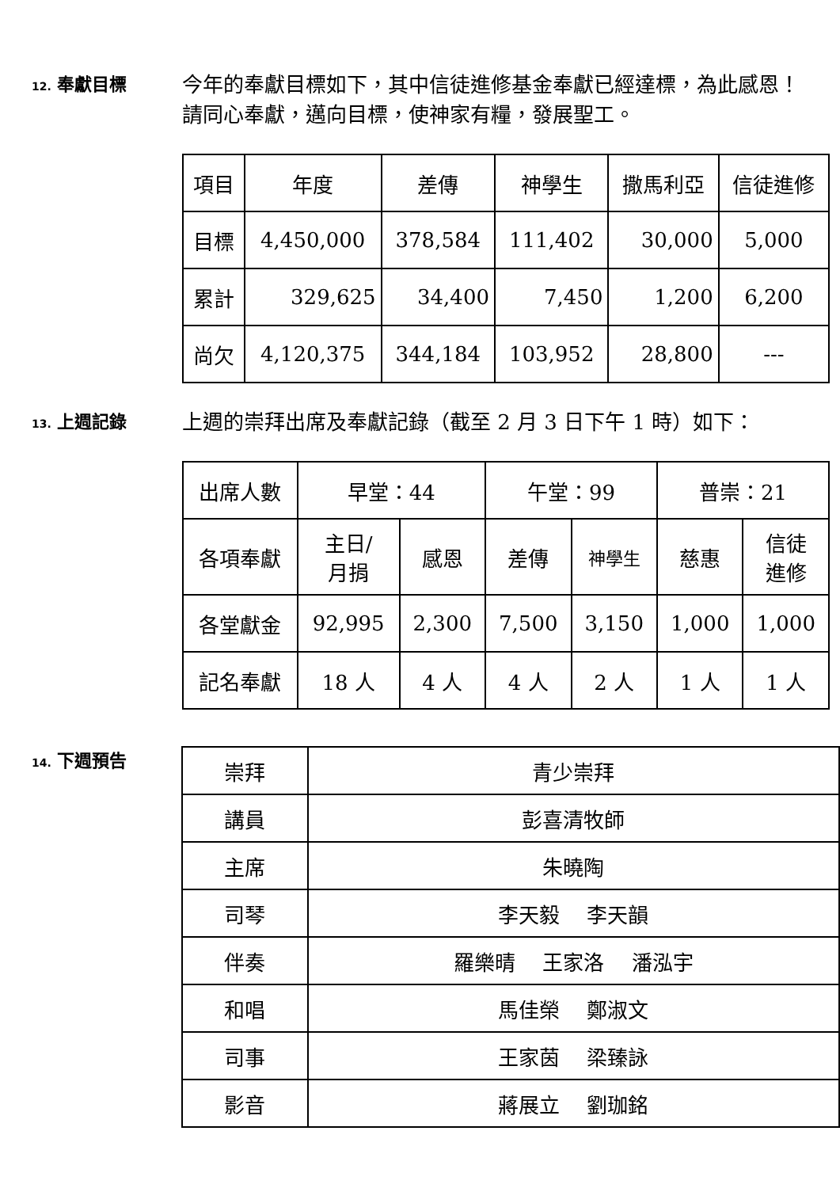12. 奉獻目標
今年的奉獻目標如下，其中信徒進修基金奉獻已經達標，為此感恩！請同心奉獻，邁向目標，使神家有糧，發展聖工。
| 項目 | 年度 | 差傳 | 神學生 | 撒馬利亞 | 信徒進修 |
| 目標 | 4,450,000 | 378,584 | 111,402 | 30,000 | 5,000 |
| 累計 | 329,625 | 34,400 | 7,450 | 1,200 | 6,200 |
| 尚欠 | 4,120,375 | 344,184 | 103,952 | 28,800 | --- |
13. 上週記錄
上週的崇拜出席及奉獻記錄（截至 2 月 3 日下午 1 時）如下：
| 出席人數 | 早堂：44 | | 午堂：99 | | 普崇：21 | |
| 各項奉獻 | 主日/ 月捐 | 感恩 | 差傳 | 神學生 | 慈惠 | 信徒 進修 |
| 各堂獻金 | 92,995 | 2,300 | 7,500 | 3,150 | 1,000 | 1,000 |
| 記名奉獻 | 18 人 | 4 人 | 4 人 | 2 人 | 1 人 | 1 人 |
14. 下週預告
| 崇拜 | 青少崇拜 |
| 講員 | 彭喜清牧師 |
| 主席 | 朱曉陶 |
| 司琴 | 李天毅 李天韻 |
| 伴奏 | 羅樂晴 王家洛 潘泓宇 |
| 和唱 | 馬佳榮 鄭淑文 |
| 司事 | 王家茵 梁臻詠 |
| 影音 | 蔣展立 劉珈銘 |